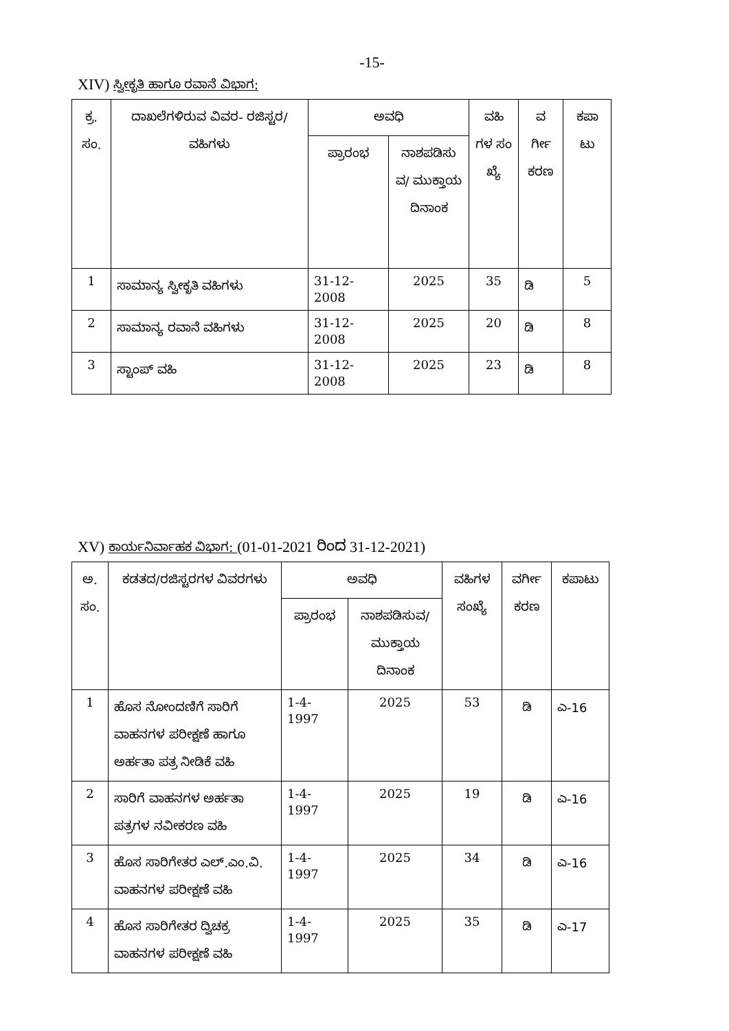-15-
XIV) ಸ್ವೀಕೃತಿ ಹಾಗೂ ರವಾನೆ ವಿಭಾಗ:
| ಕ್ರ. ಸಂ. | ದಾಖಲೆಗಳಿರುವ ವಿವರ- ರಜಿಸ್ಟರ/ವಹಿಗಳು | ಅವಧಿ | | ವಹಿ ಗಳ ಸಂ ಖ್ಯೆ | ವ ರ್ಗೀ ಕರಣ | ಕಪಾ ಟು |
| --- | --- | --- | --- | --- | --- | --- |
| | | ಪ್ರಾರಂಭ | ನಾಶಪಡಿಸು ವ/ ಮುಕ್ತಾಯ ದಿನಾಂಕ | | | |
| 1 | ಸಾಮಾನ್ಯ ಸ್ವೀಕೃತಿ ವಹಿಗಳು | 31-12- 2008 | 2025 | 35 | ಡಿ | 5 |
| 2 | ಸಾಮಾನ್ಯ ರವಾನೆ ವಹಿಗಳು | 31-12- 2008 | 2025 | 20 | ಡಿ | 8 |
| 3 | ಸ್ಟಾಂಪ್ ವಹಿ | 31-12- 2008 | 2025 | 23 | ಡಿ | 8 |
XV) ಕಾರ್ಯನಿರ್ವಾಹಕ ವಿಭಾಗ: (01-01-2021 ರಿಂದ 31-12-2021)
| ಅ. ಸಂ. | ಕಡತದ/ರಜಿಸ್ಟರಗಳ ವಿವರಗಳು | ಅವಧಿ | | ವಹಿಗಳ ಸಂಖ್ಯೆ | ವರ್ಗೀ ಕರಣ | ಕಪಾಟು |
| --- | --- | --- | --- | --- | --- | --- |
| | | ಪ್ರಾರಂಭ | ನಾಶಪಡಿಸುವ/ ಮುಕ್ತಾಯ ದಿನಾಂಕ | | | |
| 1 | ಹೊಸ ನೋಂದಣಿಗೆ ಸಾರಿಗೆ ವಾಹನಗಳ ಪರೀಕ್ಷಣೆ ಹಾಗೂ ಅರ್ಹತಾ ಪತ್ರ ನೀಡಿಕೆ ವಹಿ | 1-4- 1997 | 2025 | 53 | ಡಿ | ಎ-16 |
| 2 | ಸಾರಿಗೆ ವಾಹನಗಳ ಅರ್ಹತಾ ಪತ್ರಗಳ ನವೀಕರಣ ವಹಿ | 1-4- 1997 | 2025 | 19 | ಡಿ | ಎ-16 |
| 3 | ಹೊಸ ಸಾರಿಗೇತರ ಎಲ್.ಎಂ.ವಿ. ವಾಹನಗಳ ಪರೀಕ್ಷಣೆ ವಹಿ | 1-4- 1997 | 2025 | 34 | ಡಿ | ಎ-16 |
| 4 | ಹೊಸ ಸಾರಿಗೇತರ ದ್ವಿಚಕ್ರ ವಾಹನಗಳ ಪರೀಕ್ಷಣೆ ವಹಿ | 1-4- 1997 | 2025 | 35 | ಡಿ | ಎ-17 |